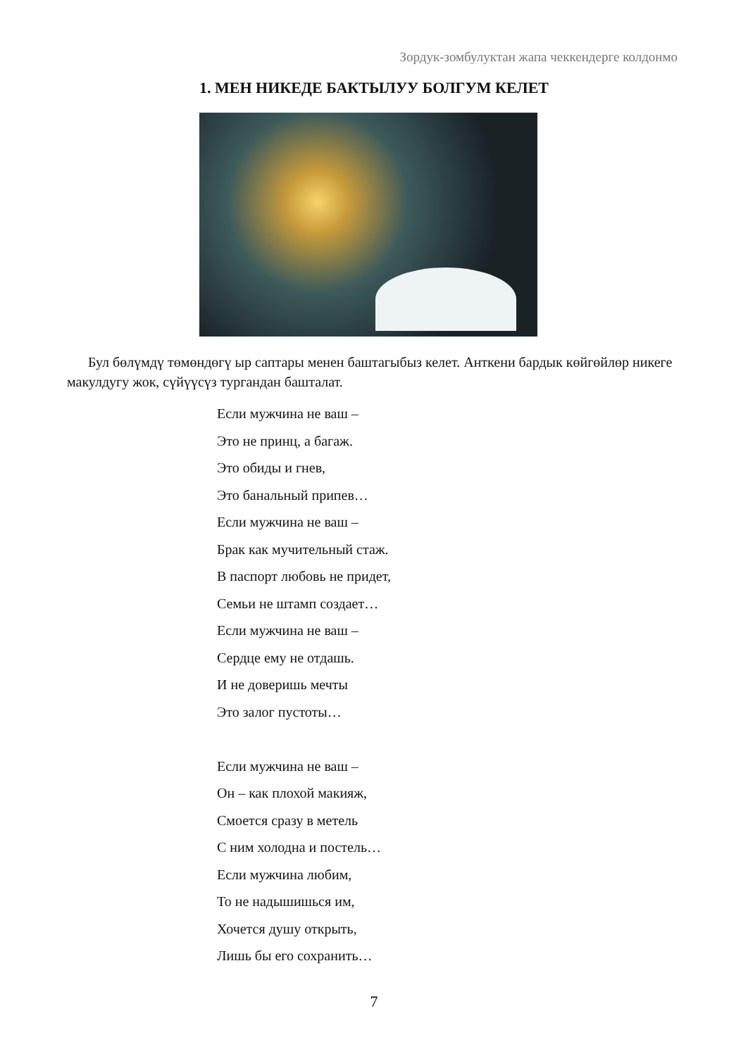Зордук-зомбулуктан жапа чеккендерге колдонмо
1. МЕН НИКЕДЕ БАКТЫЛУУ БОЛГУМ КЕЛЕТ
Бул бөлүмдү төмөндөгү ыр саптары менен баштагыбыз келет. Анткени бардык көйгөйлөр никеге макулдугу жок, сүйүүсүз тургандан башталат.
Если мужчина не ваш –
Это не принц, а багаж.
Это обиды и гнев,
Это банальный припев…
Если мужчина не ваш –
Брак как мучительный стаж.
В паспорт любовь не придет,
Семьи не штамп создает…
Если мужчина не ваш –
Сердце ему не отдашь.
И не доверишь мечты
Это залог пустоты…
Если мужчина не ваш –
Он – как плохой макияж,
Смоется сразу в метель
С ним холодна и постель…
Если мужчина любим,
То не надышишься им,
Хочется душу открыть,
Лишь бы его сохранить…
7